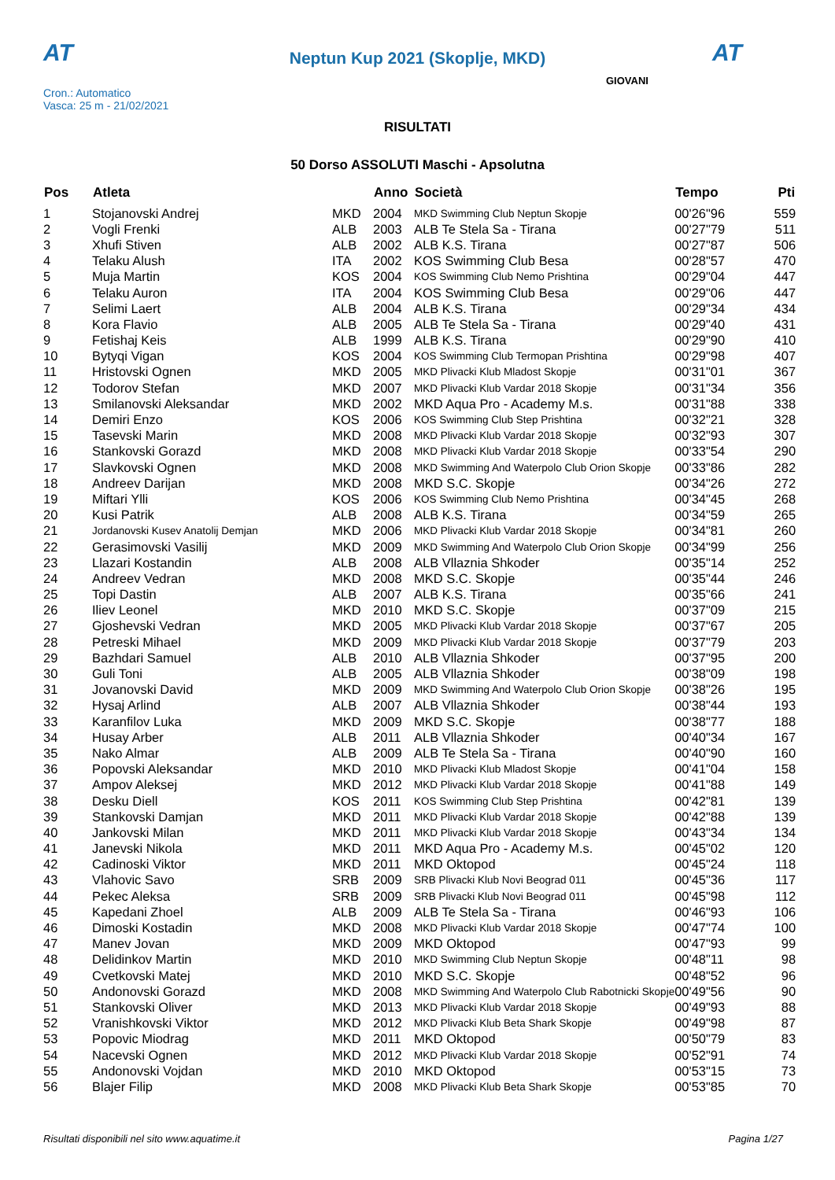AT AT
Neptun Kup 2021 (Skoplje, MKD)
GIOVANI
Cron.: Automatico
Vasca: 25 m - 21/02/2021
RISULTATI
50 Dorso ASSOLUTI Maschi - Apsolutna
| Pos | Atleta | | Anno | Società | Tempo | Pti |
| --- | --- | --- | --- | --- | --- | --- |
| 1 | Stojanovski Andrej | MKD | 2004 | MKD Swimming Club Neptun Skopje | 00'26"96 | 559 |
| 2 | Vogli Frenki | ALB | 2003 | ALB Te Stela Sa - Tirana | 00'27"79 | 511 |
| 3 | Xhufi Stiven | ALB | 2002 | ALB K.S. Tirana | 00'27"87 | 506 |
| 4 | Telaku Alush | ITA | 2002 | KOS Swimming Club Besa | 00'28"57 | 470 |
| 5 | Muja Martin | KOS | 2004 | KOS Swimming Club Nemo Prishtina | 00'29"04 | 447 |
| 6 | Telaku Auron | ITA | 2004 | KOS Swimming Club Besa | 00'29"06 | 447 |
| 7 | Selimi Laert | ALB | 2004 | ALB K.S. Tirana | 00'29"34 | 434 |
| 8 | Kora Flavio | ALB | 2005 | ALB Te Stela Sa - Tirana | 00'29"40 | 431 |
| 9 | Fetishaj Keis | ALB | 1999 | ALB K.S. Tirana | 00'29"90 | 410 |
| 10 | Bytyqi Vigan | KOS | 2004 | KOS Swimming Club Termopan Prishtina | 00'29"98 | 407 |
| 11 | Hristovski Ognen | MKD | 2005 | MKD Plivacki Klub Mladost Skopje | 00'31"01 | 367 |
| 12 | Todorov Stefan | MKD | 2007 | MKD Plivacki Klub Vardar 2018 Skopje | 00'31"34 | 356 |
| 13 | Smilanovski Aleksandar | MKD | 2002 | MKD Aqua Pro - Academy M.s. | 00'31"88 | 338 |
| 14 | Demiri Enzo | KOS | 2006 | KOS Swimming Club Step Prishtina | 00'32"21 | 328 |
| 15 | Tasevski Marin | MKD | 2008 | MKD Plivacki Klub Vardar 2018 Skopje | 00'32"93 | 307 |
| 16 | Stankovski Gorazd | MKD | 2008 | MKD Plivacki Klub Vardar 2018 Skopje | 00'33"54 | 290 |
| 17 | Slavkovski Ognen | MKD | 2008 | MKD Swimming And Waterpolo Club Orion Skopje | 00'33"86 | 282 |
| 18 | Andreev Darijan | MKD | 2008 | MKD S.C. Skopje | 00'34"26 | 272 |
| 19 | Miftari Ylli | KOS | 2006 | KOS Swimming Club Nemo Prishtina | 00'34"45 | 268 |
| 20 | Kusi Patrik | ALB | 2008 | ALB K.S. Tirana | 00'34"59 | 265 |
| 21 | Jordanovski Kusev Anatolij Demjan | MKD | 2006 | MKD Plivacki Klub Vardar 2018 Skopje | 00'34"81 | 260 |
| 22 | Gerasimovski Vasilij | MKD | 2009 | MKD Swimming And Waterpolo Club Orion Skopje | 00'34"99 | 256 |
| 23 | Llazari Kostandin | ALB | 2008 | ALB Vllaznia Shkoder | 00'35"14 | 252 |
| 24 | Andreev Vedran | MKD | 2008 | MKD S.C. Skopje | 00'35"44 | 246 |
| 25 | Topi Dastin | ALB | 2007 | ALB K.S. Tirana | 00'35"66 | 241 |
| 26 | Iliev Leonel | MKD | 2010 | MKD S.C. Skopje | 00'37"09 | 215 |
| 27 | Gjoshevski Vedran | MKD | 2005 | MKD Plivacki Klub Vardar 2018 Skopje | 00'37"67 | 205 |
| 28 | Petreski Mihael | MKD | 2009 | MKD Plivacki Klub Vardar 2018 Skopje | 00'37"79 | 203 |
| 29 | Bazhdari Samuel | ALB | 2010 | ALB Vllaznia Shkoder | 00'37"95 | 200 |
| 30 | Guli Toni | ALB | 2005 | ALB Vllaznia Shkoder | 00'38"09 | 198 |
| 31 | Jovanovski David | MKD | 2009 | MKD Swimming And Waterpolo Club Orion Skopje | 00'38"26 | 195 |
| 32 | Hysaj Arlind | ALB | 2007 | ALB Vllaznia Shkoder | 00'38"44 | 193 |
| 33 | Karanfilov Luka | MKD | 2009 | MKD S.C. Skopje | 00'38"77 | 188 |
| 34 | Husay Arber | ALB | 2011 | ALB Vllaznia Shkoder | 00'40"34 | 167 |
| 35 | Nako Almar | ALB | 2009 | ALB Te Stela Sa - Tirana | 00'40"90 | 160 |
| 36 | Popovski Aleksandar | MKD | 2010 | MKD Plivacki Klub Mladost Skopje | 00'41"04 | 158 |
| 37 | Ampov Aleksej | MKD | 2012 | MKD Plivacki Klub Vardar 2018 Skopje | 00'41"88 | 149 |
| 38 | Desku Diell | KOS | 2011 | KOS Swimming Club Step Prishtina | 00'42"81 | 139 |
| 39 | Stankovski Damjan | MKD | 2011 | MKD Plivacki Klub Vardar 2018 Skopje | 00'42"88 | 139 |
| 40 | Jankovski Milan | MKD | 2011 | MKD Plivacki Klub Vardar 2018 Skopje | 00'43"34 | 134 |
| 41 | Janevski Nikola | MKD | 2011 | MKD Aqua Pro - Academy M.s. | 00'45"02 | 120 |
| 42 | Cadinoski Viktor | MKD | 2011 | MKD Oktopod | 00'45"24 | 118 |
| 43 | Vlahovic Savo | SRB | 2009 | SRB Plivacki Klub Novi Beograd 011 | 00'45"36 | 117 |
| 44 | Pekec Aleksa | SRB | 2009 | SRB Plivacki Klub Novi Beograd 011 | 00'45"98 | 112 |
| 45 | Kapedani Zhoel | ALB | 2009 | ALB Te Stela Sa - Tirana | 00'46"93 | 106 |
| 46 | Dimoski Kostadin | MKD | 2008 | MKD Plivacki Klub Vardar 2018 Skopje | 00'47"74 | 100 |
| 47 | Manev Jovan | MKD | 2009 | MKD Oktopod | 00'47"93 | 99 |
| 48 | Delidinkov Martin | MKD | 2010 | MKD Swimming Club Neptun Skopje | 00'48"11 | 98 |
| 49 | Cvetkovski Matej | MKD | 2010 | MKD S.C. Skopje | 00'48"52 | 96 |
| 50 | Andonovski Gorazd | MKD | 2008 | MKD Swimming And Waterpolo Club Rabotnicki Skopje | 00'49"56 | 90 |
| 51 | Stankovski Oliver | MKD | 2013 | MKD Plivacki Klub Vardar 2018 Skopje | 00'49"93 | 88 |
| 52 | Vranishkovski Viktor | MKD | 2012 | MKD Plivacki Klub Beta Shark Skopje | 00'49"98 | 87 |
| 53 | Popovic Miodrag | MKD | 2011 | MKD Oktopod | 00'50"79 | 83 |
| 54 | Nacevski Ognen | MKD | 2012 | MKD Plivacki Klub Vardar 2018 Skopje | 00'52"91 | 74 |
| 55 | Andonovski Vojdan | MKD | 2010 | MKD Oktopod | 00'53"15 | 73 |
| 56 | Blajer Filip | MKD | 2008 | MKD Plivacki Klub Beta Shark Skopje | 00'53"85 | 70 |
Risultati disponibili nel sito www.aquatime.it Pagina 1/27